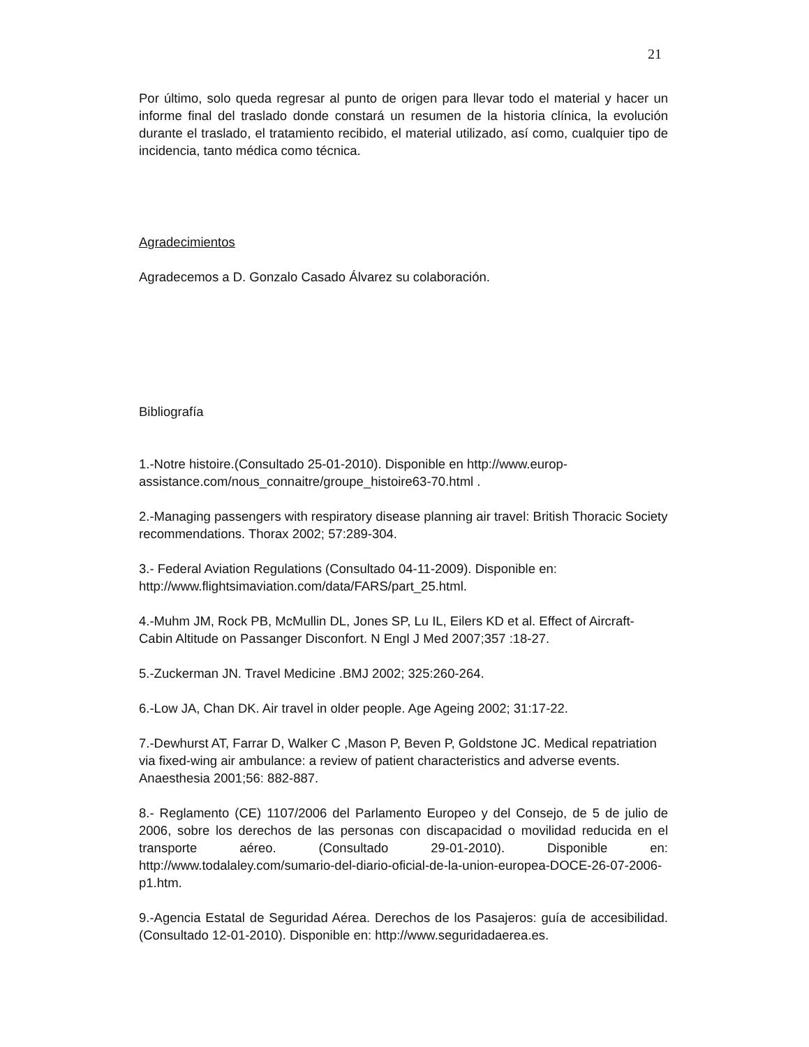21
Por último, solo queda regresar al punto de origen para llevar todo el material y hacer un informe final del traslado donde constará un resumen de la historia clínica, la evolución durante el traslado, el tratamiento recibido, el material utilizado, así como, cualquier tipo de incidencia, tanto médica como técnica.
Agradecimientos
Agradecemos a D. Gonzalo Casado Álvarez su colaboración.
Bibliografía
1.-Notre histoire.(Consultado 25-01-2010). Disponible en http://www.europ-assistance.com/nous_connaitre/groupe_histoire63-70.html .
2.-Managing passengers with respiratory disease planning air travel: British Thoracic Society recommendations. Thorax 2002; 57:289-304.
3.- Federal Aviation Regulations (Consultado 04-11-2009). Disponible en: http://www.flightsimaviation.com/data/FARS/part_25.html.
4.-Muhm JM, Rock PB, McMullin DL, Jones SP, Lu IL, Eilers KD et al. Effect of Aircraft-Cabin Altitude on Passanger Disconfort. N Engl J Med 2007;357 :18-27.
5.-Zuckerman JN. Travel Medicine .BMJ 2002; 325:260-264.
6.-Low JA, Chan DK. Air travel in older people. Age Ageing 2002; 31:17-22.
7.-Dewhurst AT, Farrar D, Walker C ,Mason P, Beven P, Goldstone JC. Medical repatriation via fixed-wing air ambulance: a review of patient characteristics and adverse events. Anaesthesia 2001;56: 882-887.
8.- Reglamento (CE) 1107/2006 del Parlamento Europeo y del Consejo, de 5 de julio de 2006, sobre los derechos de las personas con discapacidad o movilidad reducida en el transporte aéreo. (Consultado 29-01-2010). Disponible en: http://www.todalaley.com/sumario-del-diario-oficial-de-la-union-europea-DOCE-26-07-2006-p1.htm.
9.-Agencia Estatal de Seguridad Aérea. Derechos de los Pasajeros: guía de accesibilidad. (Consultado 12-01-2010). Disponible en: http://www.seguridadaerea.es.